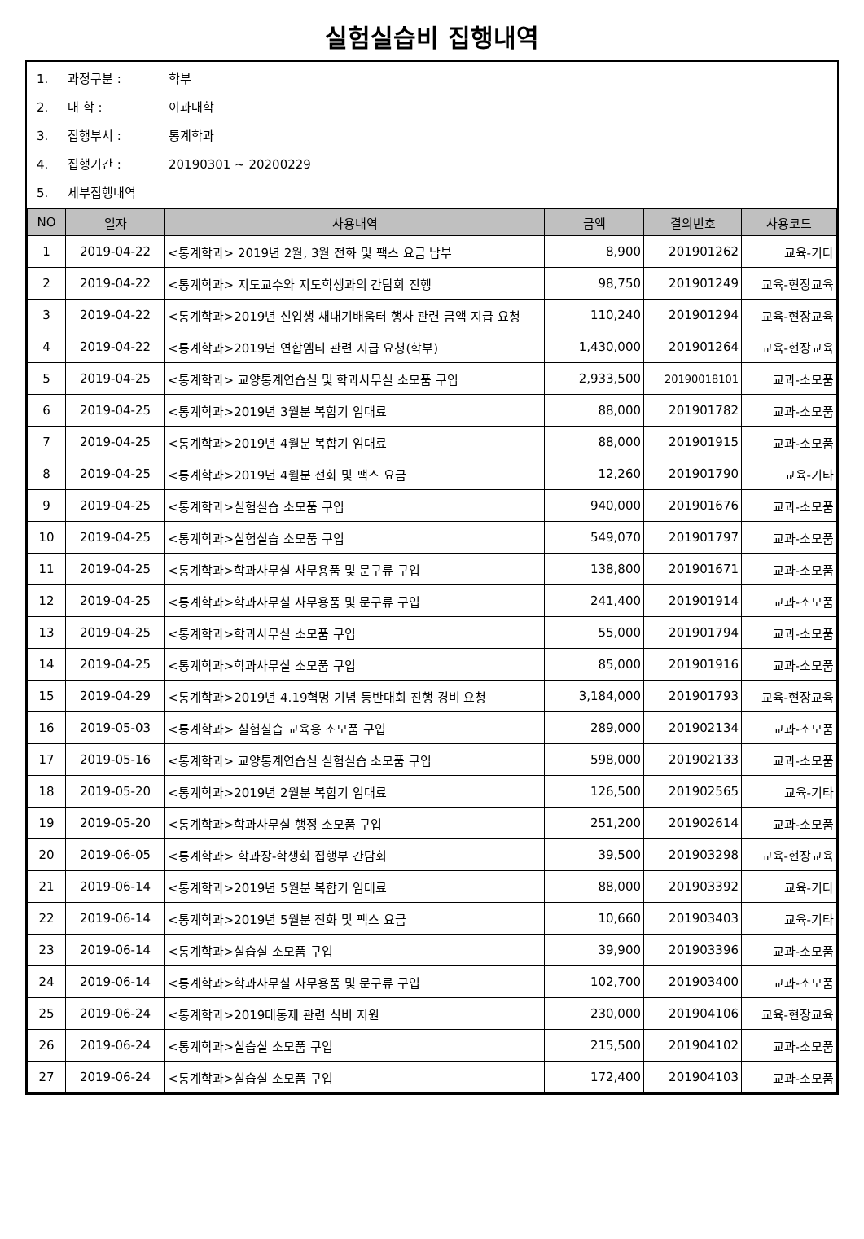실험실습비 집행내역
1. 과정구분 : 학부
2. 대 학 : 이과대학
3. 집행부서 : 통계학과
4. 집행기간 : 20190301 ~ 20200229
5. 세부집행내역
| NO | 일자 | 사용내역 | 금액 | 결의번호 | 사용코드 |
| --- | --- | --- | --- | --- | --- |
| 1 | 2019-04-22 | <통계학과> 2019년 2월, 3월 전화 및 팩스 요금 납부 | 8,900 | 201901262 | 교육-기타 |
| 2 | 2019-04-22 | <통계학과> 지도교수와 지도학생과의 간담회 진행 | 98,750 | 201901249 | 교육-현장교육 |
| 3 | 2019-04-22 | <통계학과>2019년 신입생 새내기배움터 행사 관련 금액 지급 요청 | 110,240 | 201901294 | 교육-현장교육 |
| 4 | 2019-04-22 | <통계학과>2019년 연합엠티 관련 지급 요청(학부) | 1,430,000 | 201901264 | 교육-현장교육 |
| 5 | 2019-04-25 | <통계학과> 교양통계연습실 및 학과사무실 소모품 구입 | 2,933,500 | 20190018101 | 교과-소모품 |
| 6 | 2019-04-25 | <통계학과>2019년 3월분 복합기 임대료 | 88,000 | 201901782 | 교과-소모품 |
| 7 | 2019-04-25 | <통계학과>2019년 4월분 복합기 임대료 | 88,000 | 201901915 | 교과-소모품 |
| 8 | 2019-04-25 | <통계학과>2019년 4월분 전화 및 팩스 요금 | 12,260 | 201901790 | 교육-기타 |
| 9 | 2019-04-25 | <통계학과>실험실습 소모품 구입 | 940,000 | 201901676 | 교과-소모품 |
| 10 | 2019-04-25 | <통계학과>실험실습 소모품 구입 | 549,070 | 201901797 | 교과-소모품 |
| 11 | 2019-04-25 | <통계학과>학과사무실 사무용품 및 문구류 구입 | 138,800 | 201901671 | 교과-소모품 |
| 12 | 2019-04-25 | <통계학과>학과사무실 사무용품 및 문구류 구입 | 241,400 | 201901914 | 교과-소모품 |
| 13 | 2019-04-25 | <통계학과>학과사무실 소모품 구입 | 55,000 | 201901794 | 교과-소모품 |
| 14 | 2019-04-25 | <통계학과>학과사무실 소모품 구입 | 85,000 | 201901916 | 교과-소모품 |
| 15 | 2019-04-29 | <통계학과>2019년 4.19혁명 기념 등반대회 진행 경비 요청 | 3,184,000 | 201901793 | 교육-현장교육 |
| 16 | 2019-05-03 | <통계학과> 실험실습 교육용 소모품 구입 | 289,000 | 201902134 | 교과-소모품 |
| 17 | 2019-05-16 | <통계학과> 교양통계연습실 실험실습 소모품 구입 | 598,000 | 201902133 | 교과-소모품 |
| 18 | 2019-05-20 | <통계학과>2019년 2월분 복합기 임대료 | 126,500 | 201902565 | 교육-기타 |
| 19 | 2019-05-20 | <통계학과>학과사무실 행정 소모품 구입 | 251,200 | 201902614 | 교과-소모품 |
| 20 | 2019-06-05 | <통계학과> 학과장-학생회 집행부 간담회 | 39,500 | 201903298 | 교육-현장교육 |
| 21 | 2019-06-14 | <통계학과>2019년 5월분 복합기 임대료 | 88,000 | 201903392 | 교육-기타 |
| 22 | 2019-06-14 | <통계학과>2019년 5월분 전화 및 팩스 요금 | 10,660 | 201903403 | 교육-기타 |
| 23 | 2019-06-14 | <통계학과>실습실 소모품 구입 | 39,900 | 201903396 | 교과-소모품 |
| 24 | 2019-06-14 | <통계학과>학과사무실 사무용품 및 문구류 구입 | 102,700 | 201903400 | 교과-소모품 |
| 25 | 2019-06-24 | <통계학과>2019대동제 관련 식비 지원 | 230,000 | 201904106 | 교육-현장교육 |
| 26 | 2019-06-24 | <통계학과>실습실 소모품 구입 | 215,500 | 201904102 | 교과-소모품 |
| 27 | 2019-06-24 | <통계학과>실습실 소모품 구입 | 172,400 | 201904103 | 교과-소모품 |